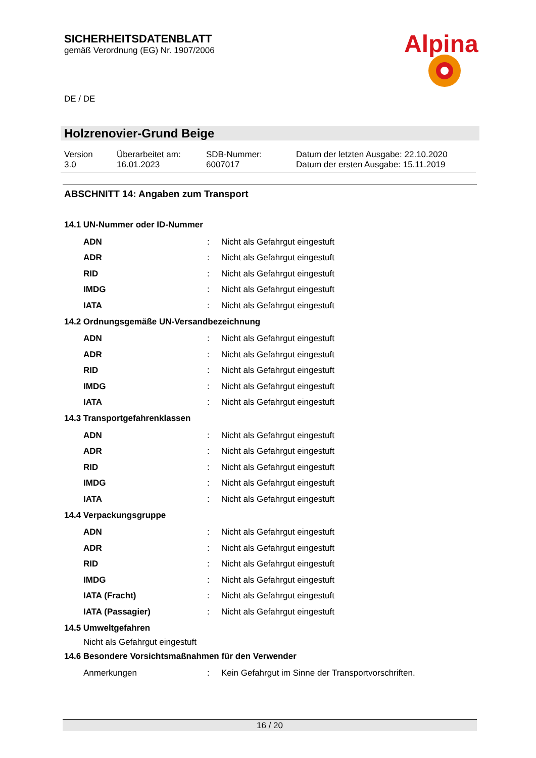SICHERHEITSDATENBLATT
gemäß Verordnung (EG) Nr. 1907/2006
Alpina
DE / DE
Holzrenovier-Grund Beige
| Version 3.0 | Überarbeitet am: 16.01.2023 | SDB-Nummer: 6007017 | Datum der letzten Ausgabe: 22.10.2020 Datum der ersten Ausgabe: 15.11.2019 |
ABSCHNITT 14: Angaben zum Transport
14.1 UN-Nummer oder ID-Nummer
| ADN | : | Nicht als Gefahrgut eingestuft |
| ADR | : | Nicht als Gefahrgut eingestuft |
| RID | : | Nicht als Gefahrgut eingestuft |
| IMDG | : | Nicht als Gefahrgut eingestuft |
| IATA | : | Nicht als Gefahrgut eingestuft |
14.2 Ordnungsgemäße UN-Versandbezeichnung
| ADN | : | Nicht als Gefahrgut eingestuft |
| ADR | : | Nicht als Gefahrgut eingestuft |
| RID | : | Nicht als Gefahrgut eingestuft |
| IMDG | : | Nicht als Gefahrgut eingestuft |
| IATA | : | Nicht als Gefahrgut eingestuft |
14.3 Transportgefahrenklassen
| ADN | : | Nicht als Gefahrgut eingestuft |
| ADR | : | Nicht als Gefahrgut eingestuft |
| RID | : | Nicht als Gefahrgut eingestuft |
| IMDG | : | Nicht als Gefahrgut eingestuft |
| IATA | : | Nicht als Gefahrgut eingestuft |
14.4 Verpackungsgruppe
| ADN | : | Nicht als Gefahrgut eingestuft |
| ADR | : | Nicht als Gefahrgut eingestuft |
| RID | : | Nicht als Gefahrgut eingestuft |
| IMDG | : | Nicht als Gefahrgut eingestuft |
| IATA (Fracht) | : | Nicht als Gefahrgut eingestuft |
| IATA (Passagier) | : | Nicht als Gefahrgut eingestuft |
14.5 Umweltgefahren
Nicht als Gefahrgut eingestuft
14.6 Besondere Vorsichtsmaßnahmen für den Verwender
| Anmerkungen | : | Kein Gefahrgut im Sinne der Transportvorschriften. |
16 / 20